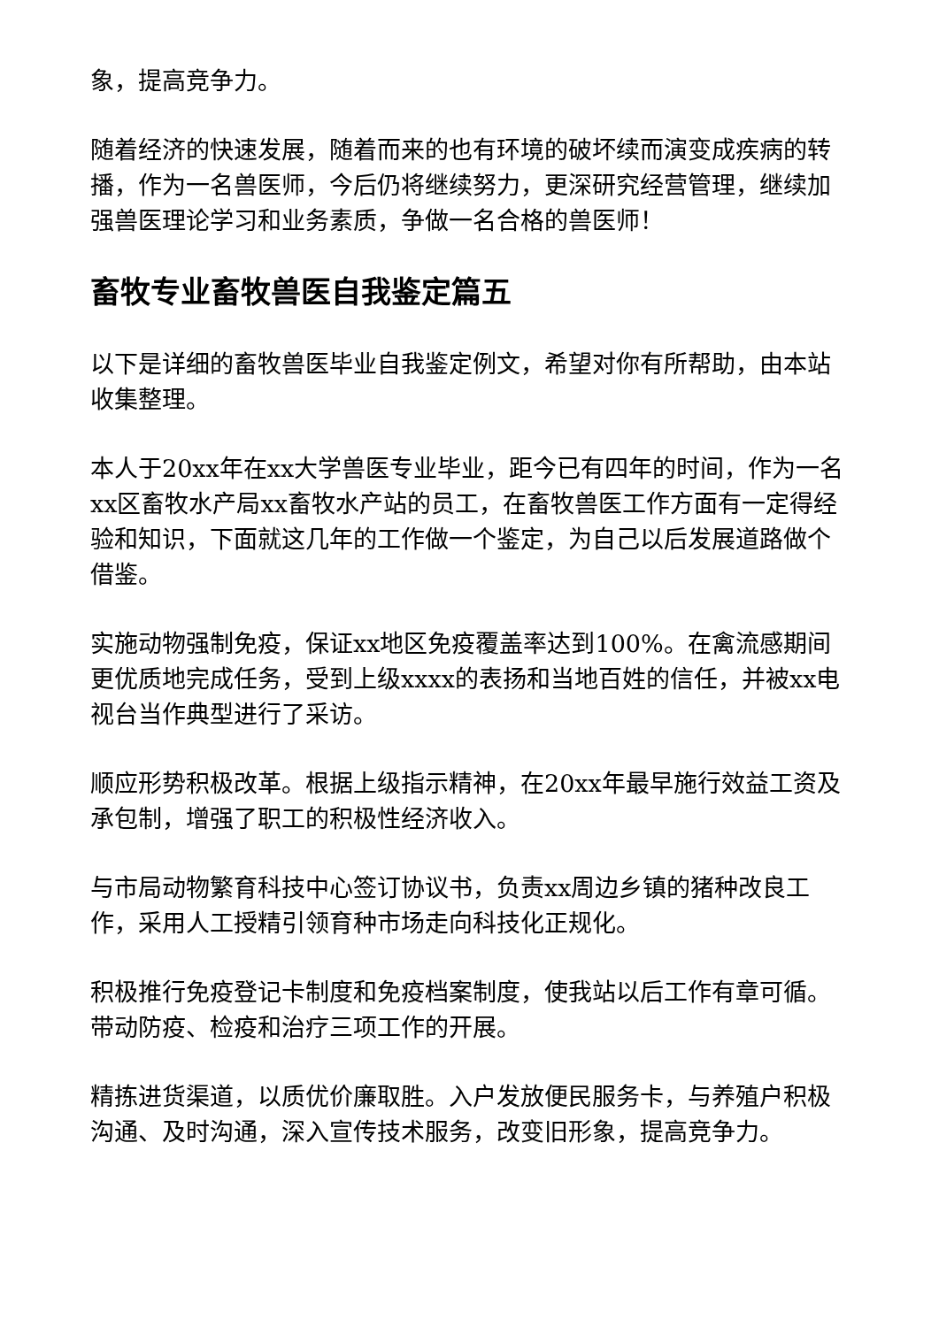象，提高竞争力。
随着经济的快速发展，随着而来的也有环境的破坏续而演变成疾病的转播，作为一名兽医师，今后仍将继续努力，更深研究经营管理，继续加强兽医理论学习和业务素质，争做一名合格的兽医师！
畜牧专业畜牧兽医自我鉴定篇五
以下是详细的畜牧兽医毕业自我鉴定例文，希望对你有所帮助，由本站收集整理。
本人于20xx年在xx大学兽医专业毕业，距今已有四年的时间，作为一名xx区畜牧水产局xx畜牧水产站的员工，在畜牧兽医工作方面有一定得经验和知识，下面就这几年的工作做一个鉴定，为自己以后发展道路做个借鉴。
实施动物强制免疫，保证xx地区免疫覆盖率达到100%。在禽流感期间更优质地完成任务，受到上级xxxx的表扬和当地百姓的信任，并被xx电视台当作典型进行了采访。
顺应形势积极改革。根据上级指示精神，在20xx年最早施行效益工资及承包制，增强了职工的积极性经济收入。
与市局动物繁育科技中心签订协议书，负责xx周边乡镇的猪种改良工作，采用人工授精引领育种市场走向科技化正规化。
积极推行免疫登记卡制度和免疫档案制度，使我站以后工作有章可循。带动防疫、检疫和治疗三项工作的开展。
精拣进货渠道，以质优价廉取胜。入户发放便民服务卡，与养殖户积极沟通、及时沟通，深入宣传技术服务，改变旧形象，提高竞争力。